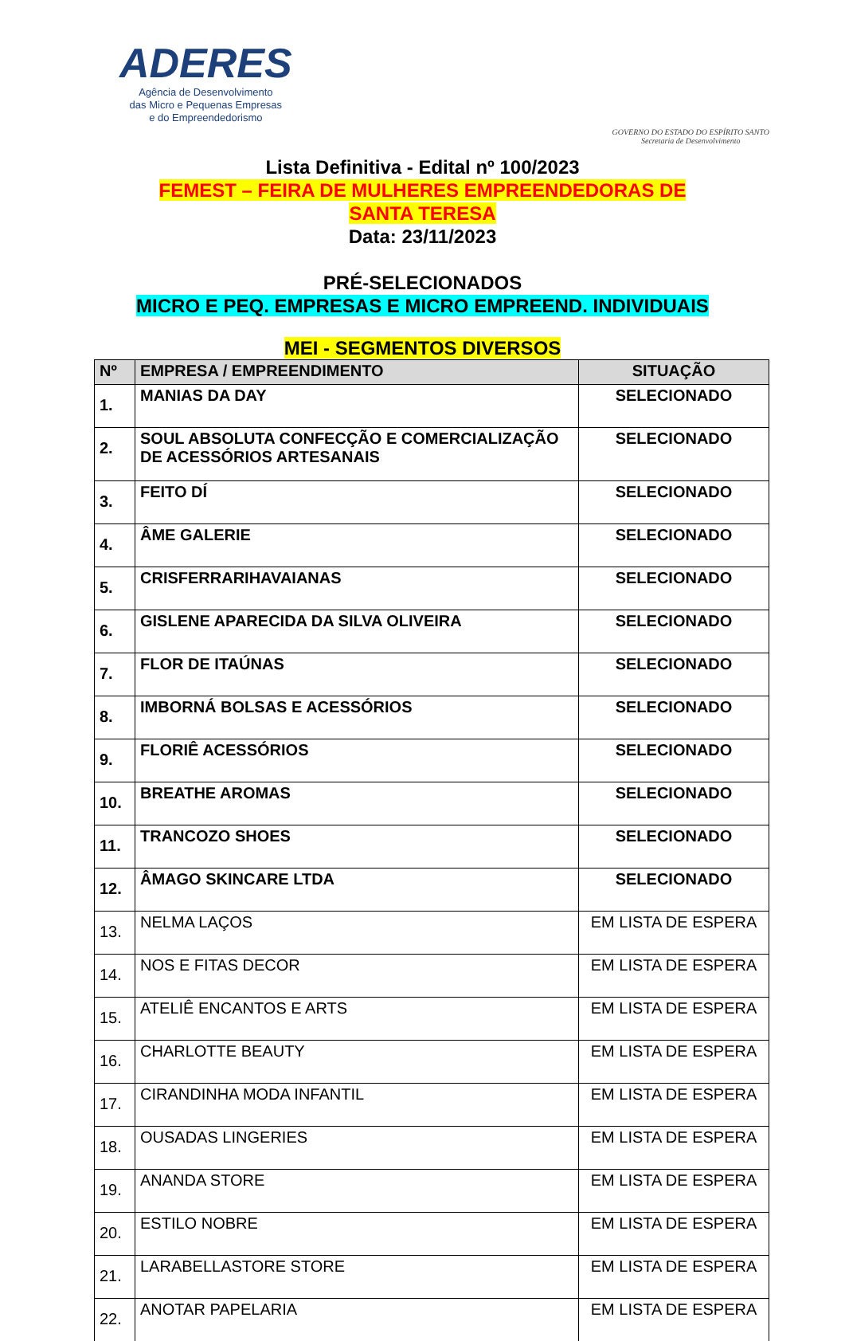ADERES
Agência de Desenvolvimento
das Micro e Pequenas Empresas
e do Empreendedorismo
GOVERNO DO ESTADO DO ESPÍRITO SANTO
Secretaria de Desenvolvimento
Lista Definitiva - Edital nº 100/2023
FEMEST – FEIRA DE MULHERES EMPREENDEDORAS DE
SANTA TERESA
Data: 23/11/2023
PRÉ-SELECIONADOS
MICRO E PEQ. EMPRESAS E MICRO EMPREEND. INDIVIDUAIS
MEI - SEGMENTOS DIVERSOS
| Nº | EMPRESA / EMPREENDIMENTO | SITUAÇÃO |
| --- | --- | --- |
| 1. | MANIAS DA DAY | SELECIONADO |
| 2. | SOUL ABSOLUTA CONFECÇÃO E COMERCIALIZAÇÃO DE ACESSÓRIOS ARTESANAIS | SELECIONADO |
| 3. | FEITO DÍ | SELECIONADO |
| 4. | ÂME GALERIE | SELECIONADO |
| 5. | CRISFERRARIHAVAIANAS | SELECIONADO |
| 6. | GISLENE APARECIDA DA SILVA OLIVEIRA | SELECIONADO |
| 7. | FLOR DE ITAÚNAS | SELECIONADO |
| 8. | IMBORNÁ BOLSAS E ACESSÓRIOS | SELECIONADO |
| 9. | FLORIÊ ACESSÓRIOS | SELECIONADO |
| 10. | BREATHE AROMAS | SELECIONADO |
| 11. | TRANCOZO SHOES | SELECIONADO |
| 12. | ÂMAGO SKINCARE LTDA | SELECIONADO |
| 13. | NELMA LAÇOS | EM LISTA DE ESPERA |
| 14. | NOS E FITAS DECOR | EM LISTA DE ESPERA |
| 15. | ATELIÊ ENCANTOS E ARTS | EM LISTA DE ESPERA |
| 16. | CHARLOTTE BEAUTY | EM LISTA DE ESPERA |
| 17. | CIRANDINHA MODA INFANTIL | EM LISTA DE ESPERA |
| 18. | OUSADAS LINGERIES | EM LISTA DE ESPERA |
| 19. | ANANDA STORE | EM LISTA DE ESPERA |
| 20. | ESTILO NOBRE | EM LISTA DE ESPERA |
| 21. | LARABELLASTORE STORE | EM LISTA DE ESPERA |
| 22. | ANOTAR PAPELARIA | EM LISTA DE ESPERA |